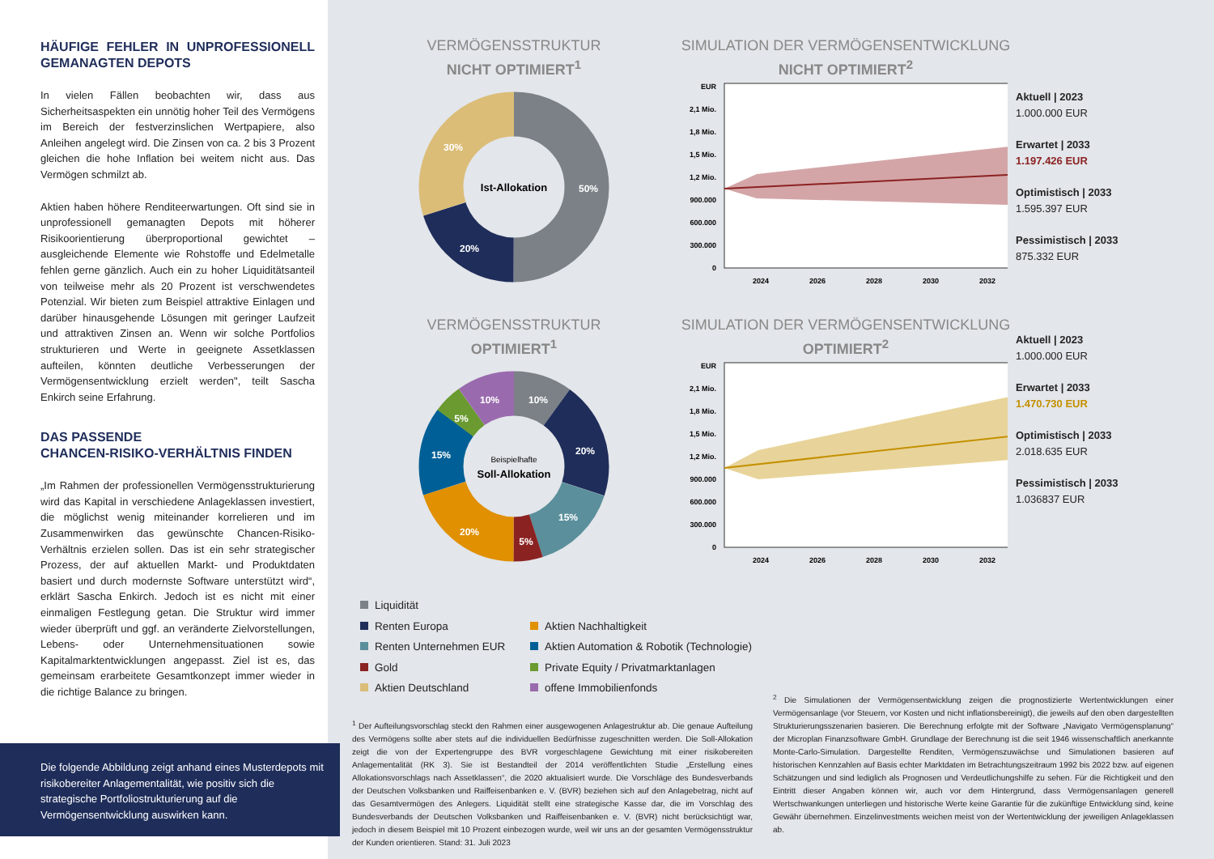HÄUFIGE FEHLER IN UNPROFESSIONELL GEMANAGTEN DEPOTS
In vielen Fällen beobachten wir, dass aus Sicherheitsaspekten ein unnötig hoher Teil des Vermögens im Bereich der festverzinslichen Wertpapiere, also Anleihen angelegt wird. Die Zinsen von ca. 2 bis 3 Prozent gleichen die hohe Inflation bei weitem nicht aus. Das Vermögen schmilzt ab.
Aktien haben höhere Renditeerwartungen. Oft sind sie in unprofessionell gemanagten Depots mit höherer Risikoorientierung überproportional gewichtet – ausgleichende Elemente wie Rohstoffe und Edelmetalle fehlen gerne gänzlich. Auch ein zu hoher Liquiditätsanteil von teilweise mehr als 20 Prozent ist verschwendetes Potenzial. Wir bieten zum Beispiel attraktive Einlagen und darüber hinausgehende Lösungen mit geringer Laufzeit und attraktiven Zinsen an. Wenn wir solche Portfolios strukturieren und Werte in geeignete Assetklassen aufteilen, könnten deutliche Verbesserungen der Vermögensentwicklung erzielt werden", teilt Sascha Enkirch seine Erfahrung.
DAS PASSENDE
CHANCEN-RISIKO-VERHÄLTNIS FINDEN
„Im Rahmen der professionellen Vermögensstrukturierung wird das Kapital in verschiedene Anlageklassen investiert, die möglichst wenig miteinander korrelieren und im Zusammenwirken das gewünschte Chancen-Risiko-Verhältnis erzielen sollen. Das ist ein sehr strategischer Prozess, der auf aktuellen Markt- und Produktdaten basiert und durch modernste Software unterstützt wird“, erklärt Sascha Enkirch. Jedoch ist es nicht mit einer einmaligen Festlegung getan. Die Struktur wird immer wieder überprüft und ggf. an veränderte Zielvorstellungen, Lebens- oder Unternehmensituationen sowie Kapitalmarktentwicklungen angepasst. Ziel ist es, das gemeinsam erarbeitete Gesamtkonzept immer wieder in die richtige Balance zu bringen.
Die folgende Abbildung zeigt anhand eines Musterdepots mit risikobereiter Anlagementalität, wie positiv sich die strategische Portfoliostrukturierung auf die Vermögensentwicklung auswirken kann.
VERMÖGENSSTRUKTUR
NICHT OPTIMIERT<sup>1</sup>
Ist-Allokation
50%
20%
30%
SIMULATION DER VERMÖGENSENTWICKLUNG
NICHT OPTIMIERT<sup>2</sup>
EUR
2,1 Mio.
1,8 Mio.
1,5 Mio.
1,2 Mio.
900.000
600.000
300.000
0
2024
2026
2028
2030
2032
Aktuell | 2023
1.000.000 EUR
Erwartet | 2033
1.197.426 EUR
Optimistisch | 2033
1.595.397 EUR
Pessimistisch | 2033
875.332 EUR
VERMÖGENSSTRUKTUR
OPTIMIERT<sup>1</sup>
Beispielhafte
Soll-Allokation
10%
20%
15%
5%
20%
15%
5%
10%
SIMULATION DER VERMÖGENSENTWICKLUNG
OPTIMIERT<sup>2</sup>
EUR
2,1 Mio.
1,8 Mio.
1,5 Mio.
1,2 Mio.
900.000
600.000
300.000
0
2024
2026
2028
2030
2032
Aktuell | 2023
1.000.000 EUR
Erwartet | 2033
1.470.730 EUR
Optimistisch | 2033
2.018.635 EUR
Pessimistisch | 2033
1.036837 EUR
Liquidität
Renten Europa
Aktien Nachhaltigkeit
Renten Unternehmen EUR
Aktien Automation & Robotik (Technologie)
Gold
Private Equity / Privatmarktanlagen
Aktien Deutschland
offene Immobilienfonds
<sup>1</sup> Der Aufteilungsvorschlag steckt den Rahmen einer ausgewogenen Anlagestruktur ab. Die genaue Aufteilung des Vermögens sollte aber stets auf die individuellen Bedürfnisse zugeschnitten werden. Die Soll-Allokation zeigt die von der Expertengruppe des BVR vorgeschlagene Gewichtung mit einer risikobereiten Anlagementalität (RK 3). Sie ist Bestandteil der 2014 veröffentlichten Studie „Erstellung eines Allokationsvorschlags nach Assetklassen“, die 2020 aktualisiert wurde. Die Vorschläge des Bundesverbands der Deutschen Volksbanken und Raiffeisenbanken e. V. (BVR) beziehen sich auf den Anlagebetrag, nicht auf das Gesamtvermögen des Anlegers. Liquidität stellt eine strategische Kasse dar, die im Vorschlag des Bundesverbands der Deutschen Volksbanken und Raiffeisenbanken e. V. (BVR) nicht berücksichtigt war, jedoch in diesem Beispiel mit 10 Prozent einbezogen wurde, weil wir uns an der gesamten Vermögensstruktur der Kunden orientieren. Stand: 31. Juli 2023
<sup>2</sup> Die Simulationen der Vermögensentwicklung zeigen die prognostizierte Wertentwicklungen einer Vermögensanlage (vor Steuern, vor Kosten und nicht inflationsbereinigt), die jeweils auf den oben dargestellten Strukturierungsszenarien basieren. Die Berechnung erfolgte mit der Software „Navigato Vermögensplanung“ der Microplan Finanzsoftware GmbH. Grundlage der Berechnung ist die seit 1946 wissenschaftlich anerkannte Monte-Carlo-Simulation. Dargestellte Renditen, Vermögenszuwächse und Simulationen basieren auf historischen Kennzahlen auf Basis echter Marktdaten im Betrachtungszeitraum 1992 bis 2022 bzw. auf eigenen Schätzungen und sind lediglich als Prognosen und Verdeutlichungshilfe zu sehen. Für die Richtigkeit und den Eintritt dieser Angaben können wir, auch vor dem Hintergrund, dass Vermögensanlagen generell Wertschwankungen unterliegen und historische Werte keine Garantie für die zukünftige Entwicklung sind, keine Gewähr übernehmen. Einzelinvestments weichen meist von der Wertentwicklung der jeweiligen Anlageklassen ab.